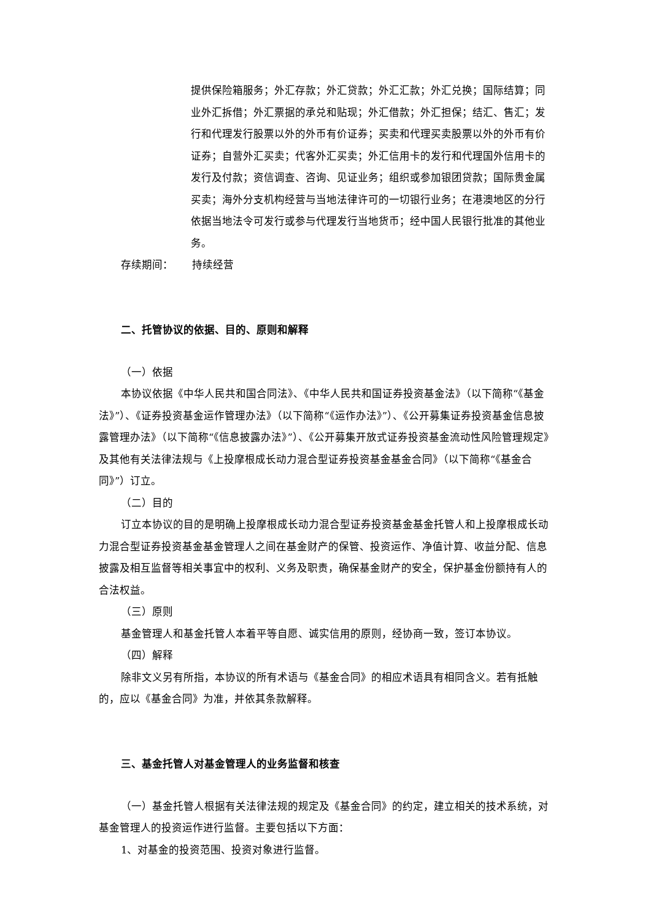提供保险箱服务；外汇存款；外汇贷款；外汇汇款；外汇兑换；国际结算；同业外汇拆借；外汇票据的承兑和贴现；外汇借款；外汇担保；结汇、售汇；发行和代理发行股票以外的外币有价证券；买卖和代理买卖股票以外的外币有价证券；自营外汇买卖；代客外汇买卖；外汇信用卡的发行和代理国外信用卡的发行及付款；资信调查、咨询、见证业务；组织或参加银团贷款；国际贵金属买卖；海外分支机构经营与当地法律许可的一切银行业务；在港澳地区的分行依据当地法令可发行或参与代理发行当地货币；经中国人民银行批准的其他业务。
存续期间： 持续经营
二、托管协议的依据、目的、原则和解释
（一）依据
本协议依据《中华人民共和国合同法》、《中华人民共和国证券投资基金法》（以下简称“《基金法》”）、《证券投资基金运作管理办法》（以下简称“《运作办法》”）、《公开募集证券投资基金信息披露管理办法》（以下简称“《信息披露办法》”）、《公开募集开放式证券投资基金流动性风险管理规定》及其他有关法律法规与《上投摩根成长动力混合型证券投资基金基金合同》（以下简称“《基金合同》”）订立。
（二）目的
订立本协议的目的是明确上投摩根成长动力混合型证券投资基金基金托管人和上投摩根成长动力混合型证券投资基金基金管理人之间在基金财产的保管、投资运作、净值计算、收益分配、信息披露及相互监督等相关事宜中的权利、义务及职责，确保基金财产的安全，保护基金份额持有人的合法权益。
（三）原则
基金管理人和基金托管人本着平等自愿、诚实信用的原则，经协商一致，签订本协议。
（四）解释
除非文义另有所指，本协议的所有术语与《基金合同》的相应术语具有相同含义。若有抵触的，应以《基金合同》为准，并依其条款解释。
三、基金托管人对基金管理人的业务监督和核查
（一）基金托管人根据有关法律法规的规定及《基金合同》的约定，建立相关的技术系统，对基金管理人的投资运作进行监督。主要包括以下方面：
1、对基金的投资范围、投资对象进行监督。